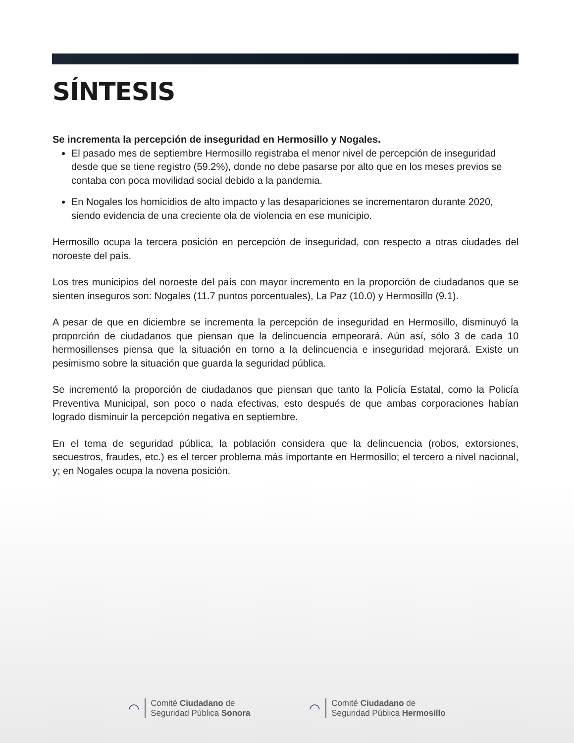SÍNTESIS
Se incrementa la percepción de inseguridad en Hermosillo y Nogales.
El pasado mes de septiembre Hermosillo registraba el menor nivel de percepción de inseguridad desde que se tiene registro (59.2%), donde no debe pasarse por alto que en los meses previos se contaba con poca movilidad social debido a la pandemia.
En Nogales los homicidios de alto impacto y las desapariciones se incrementaron durante 2020, siendo evidencia de una creciente ola de violencia en ese municipio.
Hermosillo ocupa la tercera posición en percepción de inseguridad, con respecto a otras ciudades del noroeste del país.
Los tres municipios del noroeste del país con mayor incremento en la proporción de ciudadanos que se sienten inseguros son: Nogales (11.7 puntos porcentuales), La Paz (10.0) y Hermosillo (9.1).
A pesar de que en diciembre se incrementa la percepción de inseguridad en Hermosillo, disminuyó la proporción de ciudadanos que piensan que la delincuencia empeorará. Aún así, sólo 3 de cada 10 hermosillenses piensa que la situación en torno a la delincuencia e inseguridad mejorará. Existe un pesimismo sobre la situación que guarda la seguridad pública.
Se incrementó la proporción de ciudadanos que piensan que tanto la Policía Estatal, como la Policía Preventiva Municipal, son poco o nada efectivas, esto después de que ambas corporaciones habían logrado disminuir la percepción negativa en septiembre.
En el tema de seguridad pública, la población considera que la delincuencia (robos, extorsiones, secuestros, fraudes, etc.) es el tercer problema más importante en Hermosillo; el tercero a nivel nacional, y; en Nogales ocupa la novena posición.
◠
Comité Ciudadano de
Seguridad Pública Sonora
◠
Comité Ciudadano de
Seguridad Pública Hermosillo